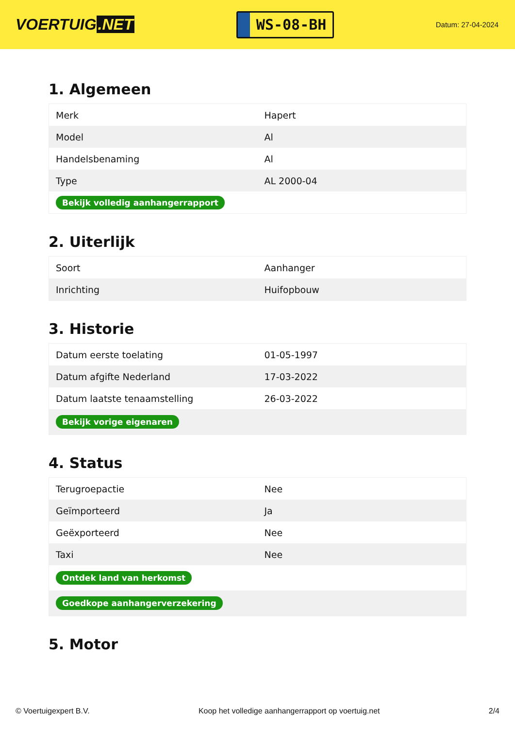VOERTUIG.NET
WS-08-BH
Datum: 27-04-2024
1. Algemeen
| Merk | Hapert |
| Model | Al |
| Handelsbenaming | Al |
| Type | AL 2000-04 |
| Bekijk volledig aanhangerrapport | |
2. Uiterlijk
| Soort | Aanhanger |
| Inrichting | Huifopbouw |
3. Historie
| Datum eerste toelating | 01-05-1997 |
| Datum afgifte Nederland | 17-03-2022 |
| Datum laatste tenaamstelling | 26-03-2022 |
| Bekijk vorige eigenaren | |
4. Status
| Terugroepactie | Nee |
| Geïmporteerd | Ja |
| Geëxporteerd | Nee |
| Taxi | Nee |
| Ontdek land van herkomst | |
| Goedkope aanhangerverzekering | |
5. Motor
© Voertuigexpert B.V. Koop het volledige aanhangerrapport op voertuig.net 2/4